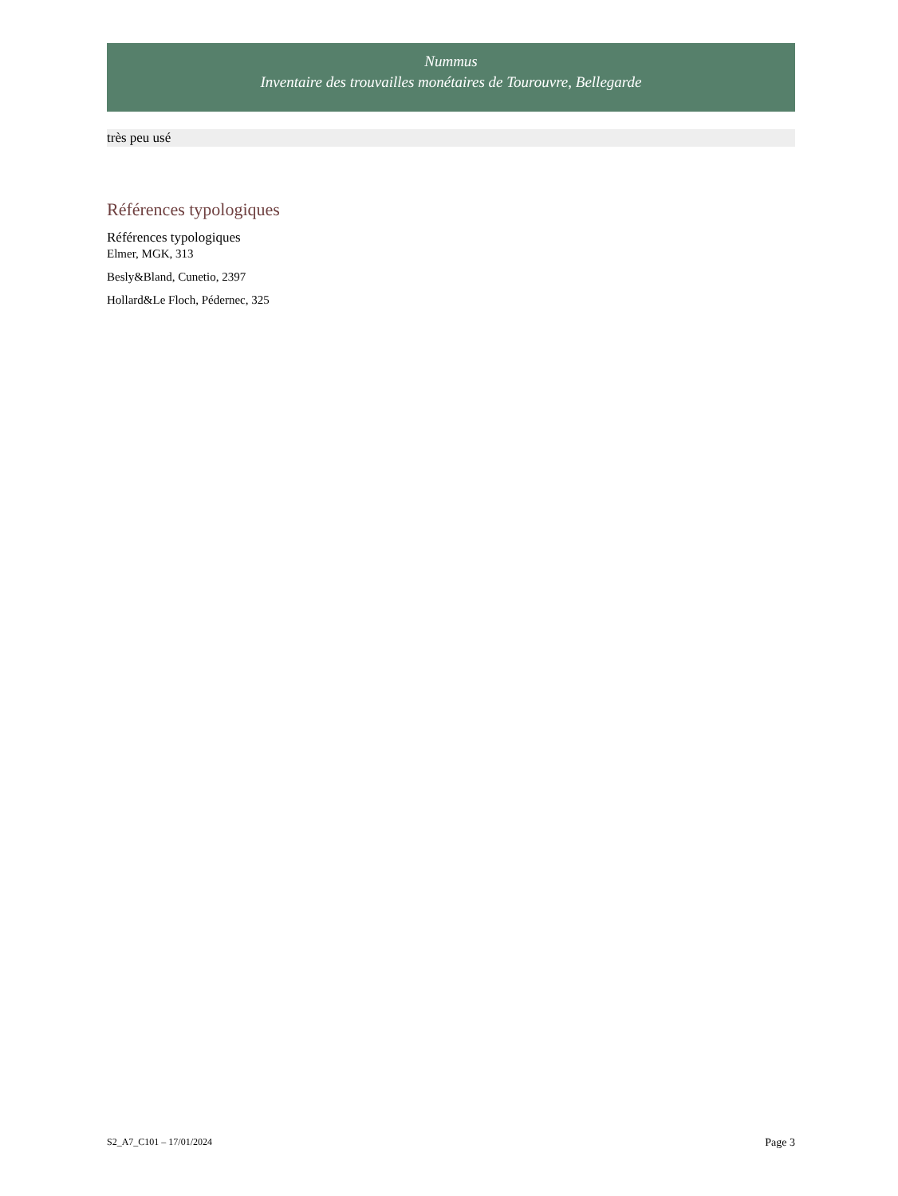Nummus
Inventaire des trouvailles monétaires de Tourouvre, Bellegarde
très peu usé
Références typologiques
Références typologiques
Elmer, MGK, 313
Besly&Bland, Cunetio, 2397
Hollard&Le Floch, Pédernec, 325
S2_A7_C101 – 17/01/2024 Page 3